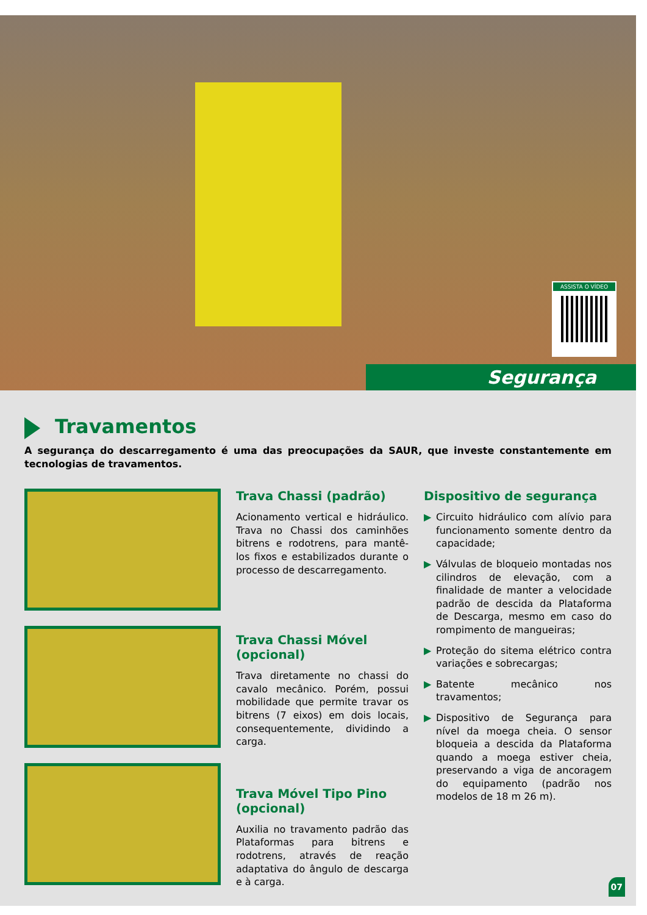ASSISTA O VÍDEO
Segurança
Travamentos
A segurança do descarregamento é uma das preocupações da SAUR, que investe constantemente em tecnologias de travamentos.
Trava Chassi (padrão)
Acionamento vertical e hidráulico. Trava no Chassi dos caminhões bitrens e rodotrens, para mantê-los fixos e estabilizados durante o processo de descarregamento.
Trava Chassi Móvel (opcional)
Trava diretamente no chassi do cavalo mecânico. Porém, possui mobilidade que permite travar os bitrens (7 eixos) em dois locais, consequentemente, dividindo a carga.
Trava Móvel Tipo Pino (opcional)
Auxilia no travamento padrão das Plataformas para bitrens e rodotrens, através de reação adaptativa do ângulo de descarga e à carga.
Dispositivo de segurança
▶ Circuito hidráulico com alívio para funcionamento somente dentro da capacidade;
▶ Válvulas de bloqueio montadas nos cilindros de elevação, com a finalidade de manter a velocidade padrão de descida da Plataforma de Descarga, mesmo em caso do rompimento de mangueiras;
▶ Proteção do sitema elétrico contra variações e sobrecargas;
▶ Batente mecânico nos travamentos;
▶ Dispositivo de Segurança para nível da moega cheia. O sensor bloqueia a descida da Plataforma quando a moega estiver cheia, preservando a viga de ancoragem do equipamento (padrão nos modelos de 18 m 26 m).
07